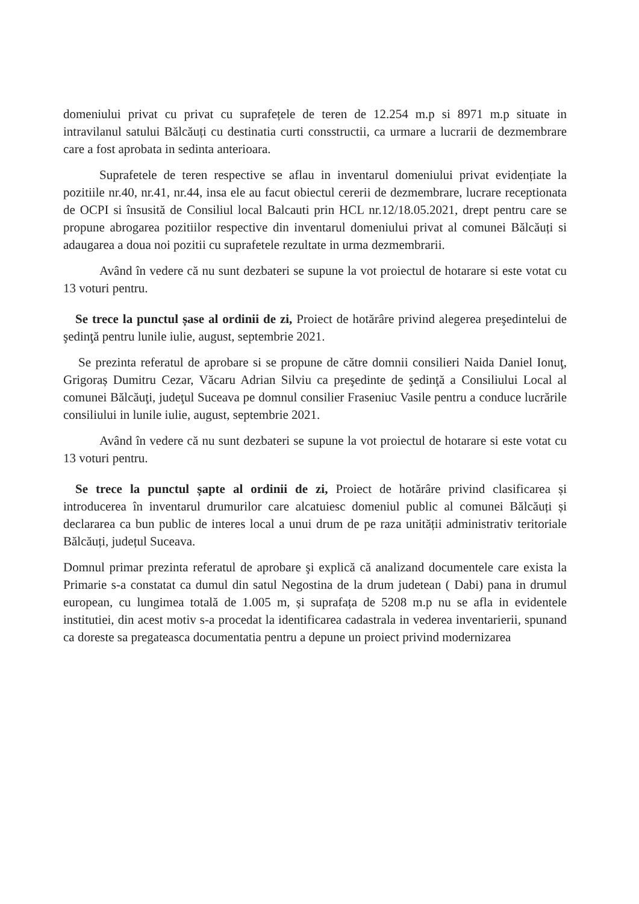domeniului privat cu privat cu suprafețele de teren de 12.254 m.p si 8971 m.p situate in intravilanul satului Bălcăuți cu destinatia curti consstructii, ca urmare a lucrarii de dezmembrare care a fost aprobata in sedinta anterioara.
Suprafetele de teren respective se aflau in inventarul domeniului privat evidențiate la pozitiile nr.40, nr.41, nr.44, insa ele au facut obiectul cererii de dezmembrare, lucrare receptionata de OCPI si însusită de Consiliul local Balcauti prin HCL nr.12/18.05.2021, drept pentru care se propune abrogarea pozitiilor respective din inventarul domeniului privat al comunei Bălcăuți si adaugarea a doua noi pozitii cu suprafetele rezultate in urma dezmembrarii.
Având în vedere că nu sunt dezbateri se supune la vot proiectul de hotarare si este votat cu 13 voturi pentru.
Se trece la punctul șase al ordinii de zi, Proiect de hotărâre privind alegerea preşedintelui de şedinţă pentru lunile iulie, august, septembrie 2021.
Se prezinta referatul de aprobare si se propune de către domnii consilieri Naida Daniel Ionuţ, Grigoraș Dumitru Cezar, Văcaru Adrian Silviu ca preşedinte de şedinţă a Consiliului Local al comunei Bălcăuţi, judeţul Suceava pe domnul consilier Fraseniuc Vasile pentru a conduce lucrările consiliului in lunile iulie, august, septembrie 2021.
Având în vedere că nu sunt dezbateri se supune la vot proiectul de hotarare si este votat cu 13 voturi pentru.
Se trece la punctul șapte al ordinii de zi, Proiect de hotărâre privind clasificarea și introducerea în inventarul drumurilor care alcatuiesc domeniul public al comunei Bălcăuți și declararea ca bun public de interes local a unui drum de pe raza unității administrativ teritoriale Bălcăuți, județul Suceava.
Domnul primar prezinta referatul de aprobare şi explică că analizand documentele care exista la Primarie s-a constatat ca dumul din satul Negostina de la drum judetean ( Dabi) pana in drumul european, cu lungimea totală de 1.005 m, și suprafața de 5208 m.p nu se afla in evidentele institutiei, din acest motiv s-a procedat la identificarea cadastrala in vederea inventarierii, spunand ca doreste sa pregateasca documentatia pentru a depune un proiect privind modernizarea